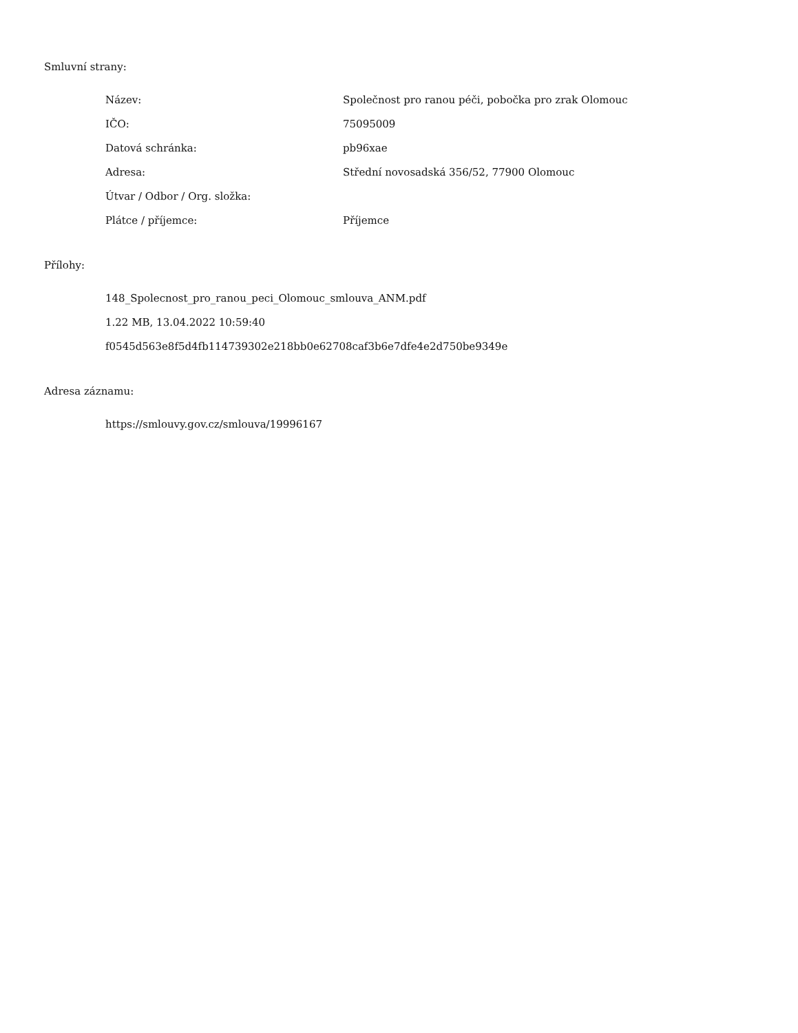Smluvní strany:
| Název: | Společnost pro ranou péči, pobočka pro zrak Olomouc |
| IČO: | 75095009 |
| Datová schránka: | pb96xae |
| Adresa: | Střední novosadská 356/52, 77900 Olomouc |
| Útvar / Odbor / Org. složka: | |
| Plátce / příjemce: | Příjemce |
Přílohy:
148_Spolecnost_pro_ranou_peci_Olomouc_smlouva_ANM.pdf
1.22 MB, 13.04.2022 10:59:40
f0545d563e8f5d4fb114739302e218bb0e62708caf3b6e7dfe4e2d750be9349e
Adresa záznamu:
https://smlouvy.gov.cz/smlouva/19996167